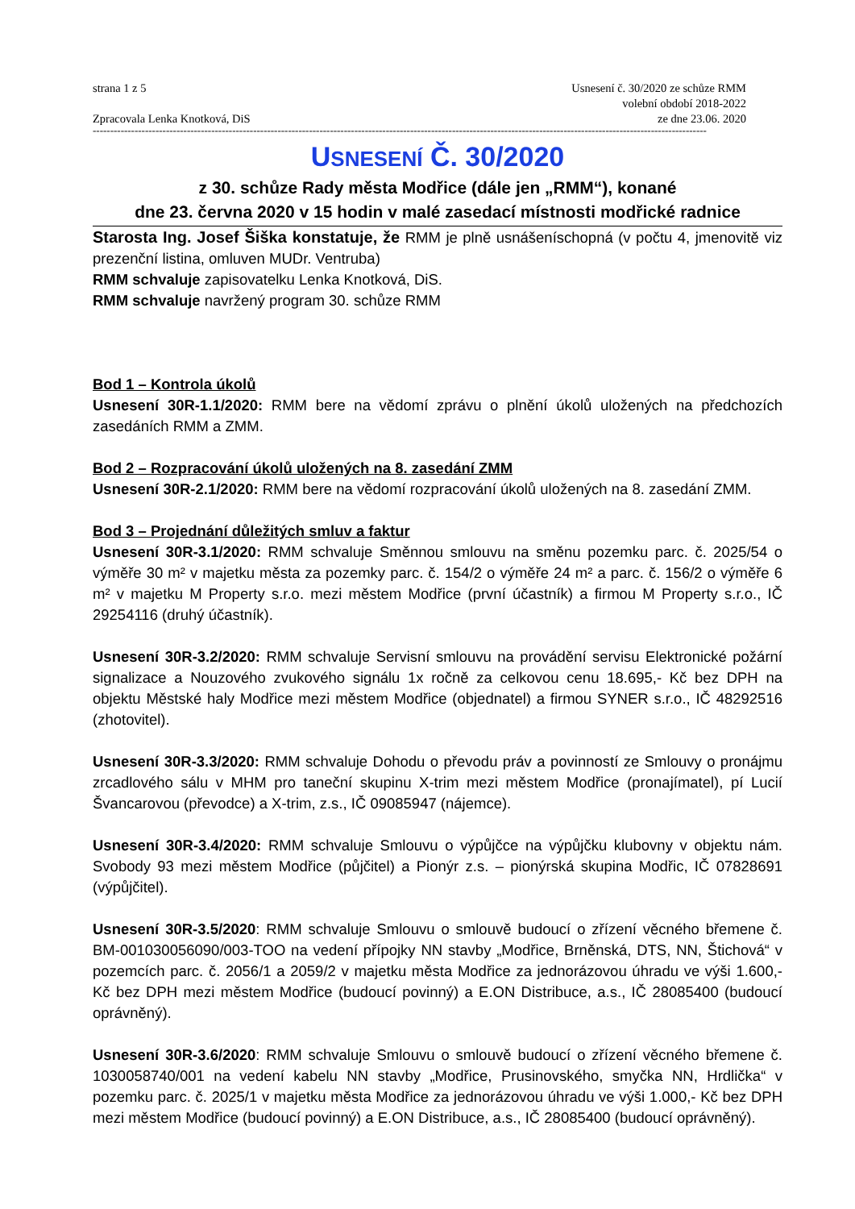strana 1 z 5
Zpracovala Lenka Knotková, DiS
Usnesení č. 30/2020 ze schůze RMM
volební období 2018-2022
ze dne 23.06. 2020
--------------------------------------------------------------------------------------------------------------------------------------------------------------------------------
USNESENÍ Č. 30/2020
z 30. schůze Rady města Modřice (dále jen „RMM“), konané
dne 23. června 2020 v 15 hodin v malé zasedací místnosti modřické radnice
Starosta Ing. Josef Šiška konstatuje, že RMM je plně usnášeníschopná (v počtu 4, jmenovitě viz prezenční listina, omluven MUDr. Ventruba)
RMM schvaluje zapisovatelku Lenka Knotková, DiS.
RMM schvaluje navržený program 30. schůze RMM
Bod 1 – Kontrola úkolů
Usnesení 30R-1.1/2020: RMM bere na vědomí zprávu o plnění úkolů uložených na předchozích zasedáních RMM a ZMM.
Bod 2 – Rozpracování úkolů uložených na 8. zasedání ZMM
Usnesení 30R-2.1/2020: RMM bere na vědomí rozpracování úkolů uložených na 8. zasedání ZMM.
Bod 3 – Projednání důležitých smluv a faktur
Usnesení 30R-3.1/2020: RMM schvaluje Směnnou smlouvu na směnu pozemku parc. č. 2025/54 o výměře 30 m² v majetku města za pozemky parc. č. 154/2 o výměře 24 m² a parc. č. 156/2 o výměře 6 m² v majetku M Property s.r.o. mezi městem Modřice (první účastník) a firmou M Property s.r.o., IČ 29254116 (druhý účastník).
Usnesení 30R-3.2/2020: RMM schvaluje Servisní smlouvu na provádění servisu Elektronické požární signalizace a Nouzového zvukového signálu 1x ročně za celkovou cenu 18.695,- Kč bez DPH na objektu Městské haly Modřice mezi městem Modřice (objednatel) a firmou SYNER s.r.o., IČ 48292516 (zhotovitel).
Usnesení 30R-3.3/2020: RMM schvaluje Dohodu o převodu práv a povinností ze Smlouvy o pronájmu zrcadlového sálu v MHM pro taneční skupinu X-trim mezi městem Modřice (pronajímatel), pí Lucií Švancarovou (převodce) a X-trim, z.s., IČ 09085947 (nájemce).
Usnesení 30R-3.4/2020: RMM schvaluje Smlouvu o výpůjčce na výpůjčku klubovny v objektu nám. Svobody 93 mezi městem Modřice (půjčitel) a Pionýr z.s. – pionýrská skupina Modřic, IČ 07828691 (výpůjčitel).
Usnesení 30R-3.5/2020: RMM schvaluje Smlouvu o smlouvě budoucí o zřízení věcného břemene č. BM-001030056090/003-TOO na vedení přípojky NN stavby „Modřice, Brněnská, DTS, NN, Štichová“ v pozemcích parc. č. 2056/1 a 2059/2 v majetku města Modřice za jednorázovou úhradu ve výši 1.600,- Kč bez DPH mezi městem Modřice (budoucí povinný) a E.ON Distribuce, a.s., IČ 28085400 (budoucí oprávněný).
Usnesení 30R-3.6/2020: RMM schvaluje Smlouvu o smlouvě budoucí o zřízení věcného břemene č. 1030058740/001 na vedení kabelu NN stavby „Modřice, Prusinovského, smyčka NN, Hrdlička“ v pozemku parc. č. 2025/1 v majetku města Modřice za jednorázovou úhradu ve výši 1.000,- Kč bez DPH mezi městem Modřice (budoucí povinný) a E.ON Distribuce, a.s., IČ 28085400 (budoucí oprávněný).